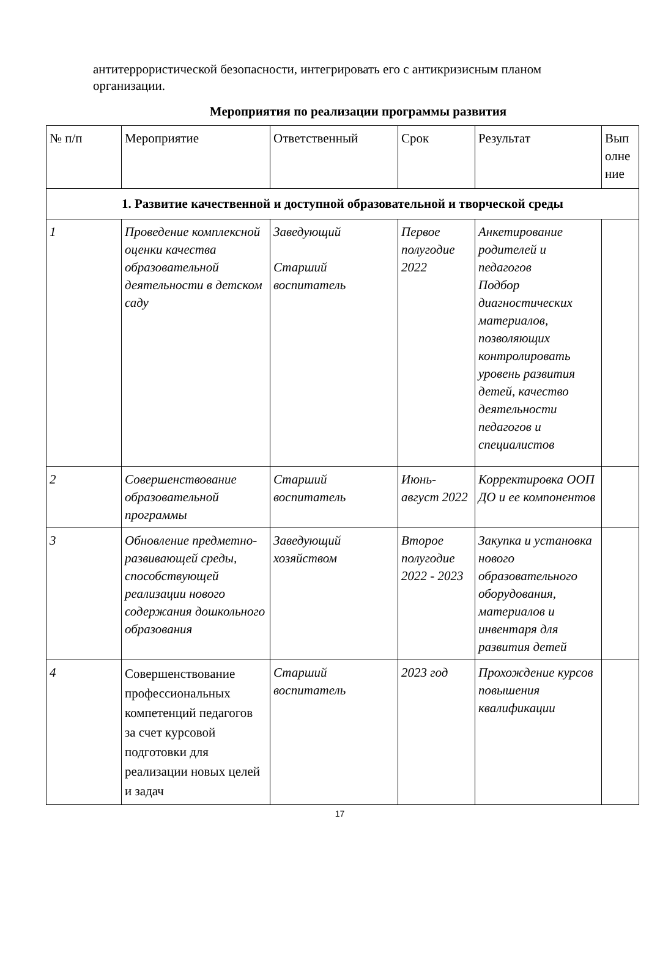антитеррористической безопасности, интегрировать его с антикризисным планом организации.
Мероприятия по реализации программы развития
| № п/п | Мероприятие | Ответственный | Срок | Результат | Вып олне ние |
| --- | --- | --- | --- | --- | --- |
| 1. Развитие качественной и доступной образовательной и творческой среды | | | | | |
| 1 | Проведение комплексной оценки качества образовательной деятельности в детском саду | Заведующий Старший воспитатель | Первое полугодие 2022 | Анкетирование родителей и педагогов Подбор диагностических материалов, позволяющих контролировать уровень развития детей, качество деятельности педагогов и специалистов | |
| 2 | Совершенствование образовательной программы | Старший воспитатель | Июнь-август 2022 | Корректировка ООП ДО и ее компонентов | |
| 3 | Обновление предметно-развивающей среды, способствующей реализации нового содержания дошкольного образования | Заведующий хозяйством | Второе полугодие 2022 - 2023 | Закупка и установка нового образовательного оборудования, материалов и инвентаря для развития детей | |
| 4 | Совершенствование профессиональных компетенций педагогов за счет курсовой подготовки для реализации новых целей и задач | Старший воспитатель | 2023 год | Прохождение курсов повышения квалификации | |
17